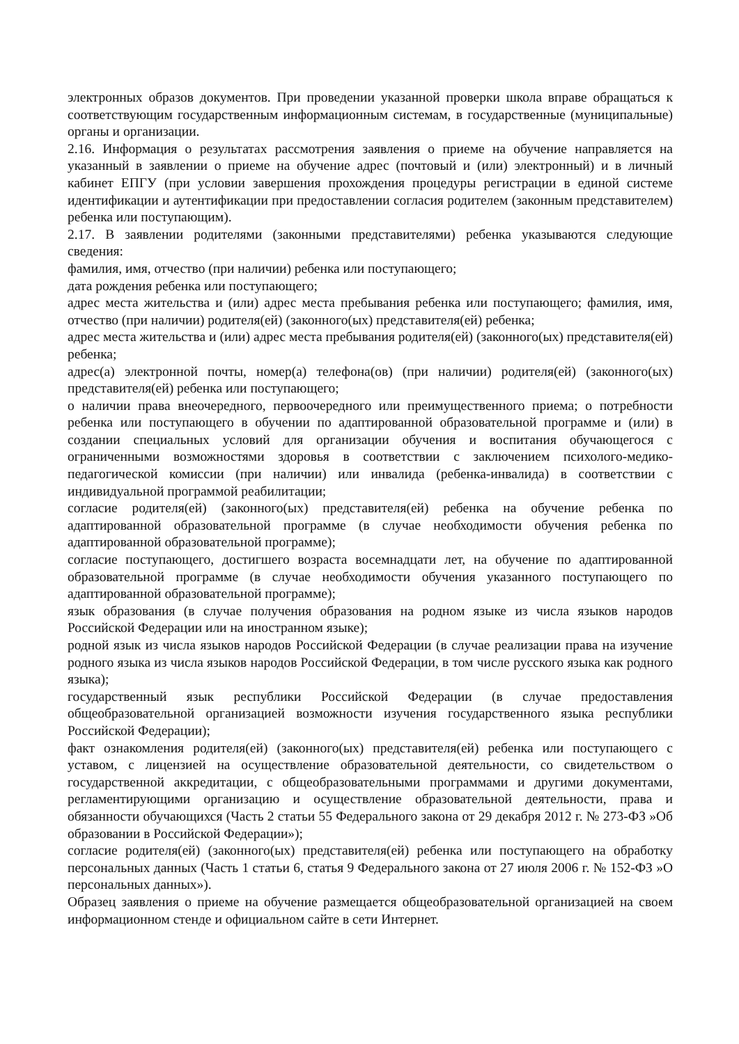электронных образов документов. При проведении указанной проверки школа вправе обращаться к соответствующим государственным информационным системам, в государственные (муниципальные) органы и организации.
2.16. Информация о результатах рассмотрения заявления о приеме на обучение направляется на указанный в заявлении о приеме на обучение адрес (почтовый и (или) электронный) и в личный кабинет ЕПГУ (при условии завершения прохождения процедуры регистрации в единой системе идентификации и аутентификации при предоставлении согласия родителем (законным представителем) ребенка или поступающим).
2.17. В заявлении родителями (законными представителями) ребенка указываются следующие сведения:
фамилия, имя, отчество (при наличии) ребенка или поступающего;
дата рождения ребенка или поступающего;
адрес места жительства и (или) адрес места пребывания ребенка или поступающего; фамилия, имя, отчество (при наличии) родителя(ей) (законного(ых) представителя(ей) ребенка;
адрес места жительства и (или) адрес места пребывания родителя(ей) (законного(ых) представителя(ей) ребенка;
адрес(а) электронной почты, номер(а) телефона(ов) (при наличии) родителя(ей) (законного(ых) представителя(ей) ребенка или поступающего;
о наличии права внеочередного, первоочередного или преимущественного приема; о потребности ребенка или поступающего в обучении по адаптированной образовательной программе и (или) в создании специальных условий для организации обучения и воспитания обучающегося с ограниченными возможностями здоровья в соответствии с заключением психолого-медико-педагогической комиссии (при наличии) или инвалида (ребенка-инвалида) в соответствии с индивидуальной программой реабилитации;
согласие родителя(ей) (законного(ых) представителя(ей) ребенка на обучение ребенка по адаптированной образовательной программе (в случае необходимости обучения ребенка по адаптированной образовательной программе);
согласие поступающего, достигшего возраста восемнадцати лет, на обучение по адаптированной образовательной программе (в случае необходимости обучения указанного поступающего по адаптированной образовательной программе);
язык образования (в случае получения образования на родном языке из числа языков народов Российской Федерации или на иностранном языке);
родной язык из числа языков народов Российской Федерации (в случае реализации права на изучение родного языка из числа языков народов Российской Федерации, в том числе русского языка как родного языка);
государственный язык республики Российской Федерации (в случае предоставления общеобразовательной организацией возможности изучения государственного языка республики Российской Федерации);
факт ознакомления родителя(ей) (законного(ых) представителя(ей) ребенка или поступающего с уставом, с лицензией на осуществление образовательной деятельности, со свидетельством о государственной аккредитации, с общеобразовательными программами и другими документами, регламентирующими организацию и осуществление образовательной деятельности, права и обязанности обучающихся (Часть 2 статьи 55 Федерального закона от 29 декабря 2012 г. № 273-ФЗ »Об образовании в Российской Федерации»);
согласие родителя(ей) (законного(ых) представителя(ей) ребенка или поступающего на обработку персональных данных (Часть 1 статьи 6, статья 9 Федерального закона от 27 июля 2006 г. № 152-ФЗ »О персональных данных»).
Образец заявления о приеме на обучение размещается общеобразовательной организацией на своем информационном стенде и официальном сайте в сети Интернет.